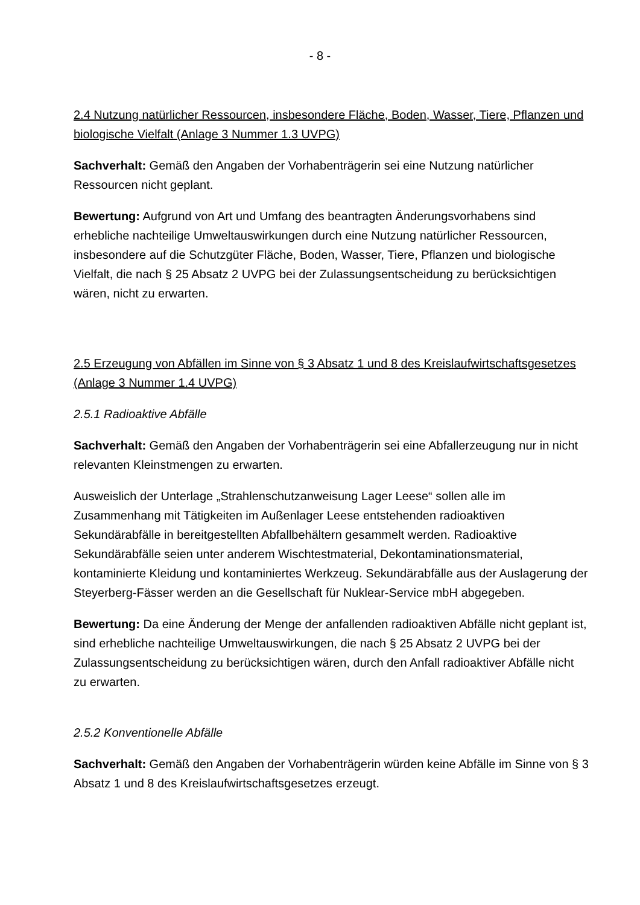- 8 -
2.4 Nutzung natürlicher Ressourcen, insbesondere Fläche, Boden, Wasser, Tiere, Pflanzen und biologische Vielfalt (Anlage 3 Nummer 1.3 UVPG)
Sachverhalt: Gemäß den Angaben der Vorhabenträgerin sei eine Nutzung natürlicher Ressourcen nicht geplant.
Bewertung: Aufgrund von Art und Umfang des beantragten Änderungsvorhabens sind erhebliche nachteilige Umweltauswirkungen durch eine Nutzung natürlicher Ressourcen, insbesondere auf die Schutzgüter Fläche, Boden, Wasser, Tiere, Pflanzen und biologische Vielfalt, die nach § 25 Absatz 2 UVPG bei der Zulassungsentscheidung zu berücksichtigen wären, nicht zu erwarten.
2.5 Erzeugung von Abfällen im Sinne von § 3 Absatz 1 und 8 des Kreislaufwirtschaftsgesetzes (Anlage 3 Nummer 1.4 UVPG)
2.5.1 Radioaktive Abfälle
Sachverhalt: Gemäß den Angaben der Vorhabenträgerin sei eine Abfallerzeugung nur in nicht relevanten Kleinstmengen zu erwarten.
Ausweislich der Unterlage „Strahlenschutzanweisung Lager Leese“ sollen alle im Zusammenhang mit Tätigkeiten im Außenlager Leese entstehenden radioaktiven Sekundärabfälle in bereitgestellten Abfallbehältern gesammelt werden. Radioaktive Sekundärabfälle seien unter anderem Wischtestmaterial, Dekontaminationsmaterial, kontaminierte Kleidung und kontaminiertes Werkzeug. Sekundärabfälle aus der Auslagerung der Steyerberg-Fässer werden an die Gesellschaft für Nuklear-Service mbH abgegeben.
Bewertung: Da eine Änderung der Menge der anfallenden radioaktiven Abfälle nicht geplant ist, sind erhebliche nachteilige Umweltauswirkungen, die nach § 25 Absatz 2 UVPG bei der Zulassungsentscheidung zu berücksichtigen wären, durch den Anfall radioaktiver Abfälle nicht zu erwarten.
2.5.2 Konventionelle Abfälle
Sachverhalt: Gemäß den Angaben der Vorhabenträgerin würden keine Abfälle im Sinne von § 3 Absatz 1 und 8 des Kreislaufwirtschaftsgesetzes erzeugt.